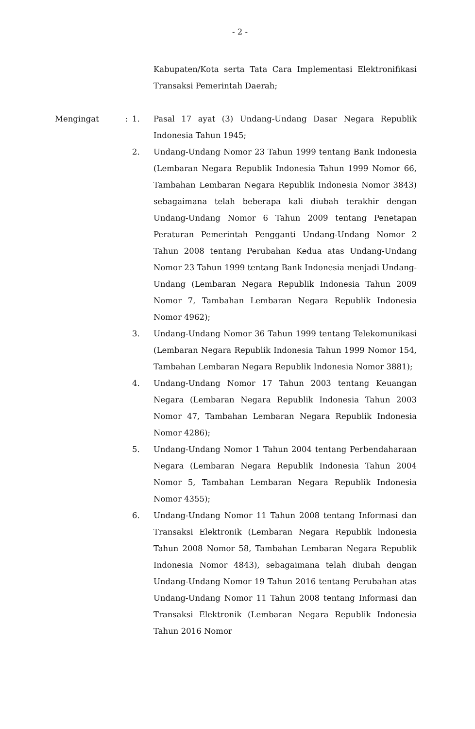- 2 -
Kabupaten/Kota serta Tata Cara Implementasi Elektronifikasi Transaksi Pemerintah Daerah;
Mengingat : 1. Pasal 17 ayat (3) Undang-Undang Dasar Negara Republik Indonesia Tahun 1945;
2. Undang-Undang Nomor 23 Tahun 1999 tentang Bank Indonesia (Lembaran Negara Republik Indonesia Tahun 1999 Nomor 66, Tambahan Lembaran Negara Republik Indonesia Nomor 3843) sebagaimana telah beberapa kali diubah terakhir dengan Undang-Undang Nomor 6 Tahun 2009 tentang Penetapan Peraturan Pemerintah Pengganti Undang-Undang Nomor 2 Tahun 2008 tentang Perubahan Kedua atas Undang-Undang Nomor 23 Tahun 1999 tentang Bank Indonesia menjadi Undang-Undang (Lembaran Negara Republik Indonesia Tahun 2009 Nomor 7, Tambahan Lembaran Negara Republik Indonesia Nomor 4962);
3. Undang-Undang Nomor 36 Tahun 1999 tentang Telekomunikasi (Lembaran Negara Republik Indonesia Tahun 1999 Nomor 154, Tambahan Lembaran Negara Republik Indonesia Nomor 3881);
4. Undang-Undang Nomor 17 Tahun 2003 tentang Keuangan Negara (Lembaran Negara Republik Indonesia Tahun 2003 Nomor 47, Tambahan Lembaran Negara Republik Indonesia Nomor 4286);
5. Undang-Undang Nomor 1 Tahun 2004 tentang Perbendaharaan Negara (Lembaran Negara Republik Indonesia Tahun 2004 Nomor 5, Tambahan Lembaran Negara Republik Indonesia Nomor 4355);
6. Undang-Undang Nomor 11 Tahun 2008 tentang Informasi dan Transaksi Elektronik (Lembaran Negara Republik lndonesia Tahun 2008 Nomor 58, Tambahan Lembaran Negara Republik Indonesia Nomor 4843), sebagaimana telah diubah dengan Undang-Undang Nomor 19 Tahun 2016 tentang Perubahan atas Undang-Undang Nomor 11 Tahun 2008 tentang Informasi dan Transaksi Elektronik (Lembaran Negara Republik Indonesia Tahun 2016 Nomor